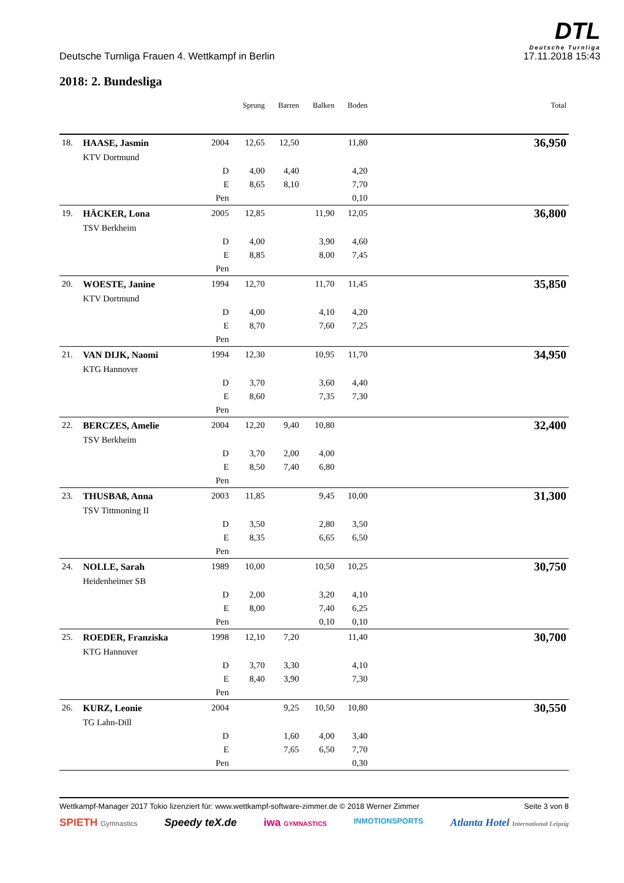DTL
Deutsche Turnliga
Deutsche Turnliga Frauen 4. Wettkampf in Berlin 17.11.2018 15:43
2018: 2. Bundesliga
| | | | Sprung | Barren | Balken | Boden | Total |
| --- | --- | --- | --- | --- | --- | --- | --- |
| 18. | HAASE, Jasmin | 2004 | 12,65 | 12,50 | | 11,80 | 36,950 |
| | KTV Dortmund | | | | | | |
| | | D | 4,00 | 4,40 | | 4,20 | |
| | | E | 8,65 | 8,10 | | 7,70 | |
| | | Pen | | | | 0,10 | |
| 19. | HÄCKER, Lona | 2005 | 12,85 | | 11,90 | 12,05 | 36,800 |
| | TSV Berkheim | | | | | | |
| | | D | 4,00 | | 3,90 | 4,60 | |
| | | E | 8,85 | | 8,00 | 7,45 | |
| | | Pen | | | | | |
| 20. | WOESTE, Janine | 1994 | 12,70 | | 11,70 | 11,45 | 35,850 |
| | KTV Dortmund | | | | | | |
| | | D | 4,00 | | 4,10 | 4,20 | |
| | | E | 8,70 | | 7,60 | 7,25 | |
| | | Pen | | | | | |
| 21. | VAN DIJK, Naomi | 1994 | 12,30 | | 10,95 | 11,70 | 34,950 |
| | KTG Hannover | | | | | | |
| | | D | 3,70 | | 3,60 | 4,40 | |
| | | E | 8,60 | | 7,35 | 7,30 | |
| | | Pen | | | | | |
| 22. | BERCZES, Amelie | 2004 | 12,20 | 9,40 | 10,80 | | 32,400 |
| | TSV Berkheim | | | | | | |
| | | D | 3,70 | 2,00 | 4,00 | | |
| | | E | 8,50 | 7,40 | 6,80 | | |
| | | Pen | | | | | |
| 23. | THUSBAß, Anna | 2003 | 11,85 | | 9,45 | 10,00 | 31,300 |
| | TSV Tittmoning II | | | | | | |
| | | D | 3,50 | | 2,80 | 3,50 | |
| | | E | 8,35 | | 6,65 | 6,50 | |
| | | Pen | | | | | |
| 24. | NOLLE, Sarah | 1989 | 10,00 | | 10,50 | 10,25 | 30,750 |
| | Heidenheimer SB | | | | | | |
| | | D | 2,00 | | 3,20 | 4,10 | |
| | | E | 8,00 | | 7,40 | 6,25 | |
| | | Pen | | | 0,10 | 0,10 | |
| 25. | ROEDER, Franziska | 1998 | 12,10 | 7,20 | | 11,40 | 30,700 |
| | KTG Hannover | | | | | | |
| | | D | 3,70 | 3,30 | | 4,10 | |
| | | E | 8,40 | 3,90 | | 7,30 | |
| | | Pen | | | | | |
| 26. | KURZ, Leonie | 2004 | | 9,25 | 10,50 | 10,80 | 30,550 |
| | TG Lahn-Dill | | | | | | |
| | | D | | 1,60 | 4,00 | 3,40 | |
| | | E | | 7,65 | 6,50 | 7,70 | |
| | | Pen | | | | 0,30 | |
Wettkampf-Manager 2017 Tokio lizenziert für: www.wettkampf-software-zimmer.de © 2018 Werner Zimmer Seite 3 von 8
SPIETH Gymnastics Speedy teX.de iwa GYMNASTICS INMOTIONSPORTS Atlanta Hotel International Leipzig